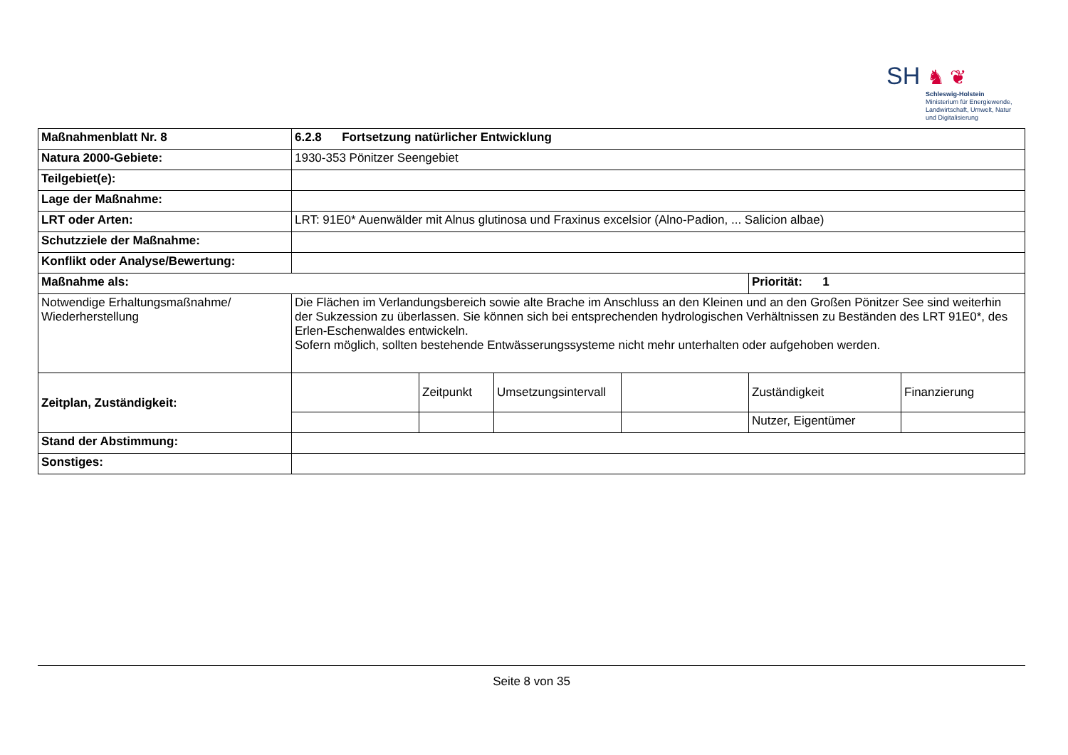SH ♞ ❦
Schleswig-Holstein
Ministerium für Energiewende,
Landwirtschaft, Umwelt, Natur
und Digitalisierung
| Maßnahmenblatt Nr. 8 | 6.2.8 Fortsetzung natürlicher Entwicklung | | | | | |
| Natura 2000-Gebiete: | 1930-353 Pönitzer Seengebiet | | | | | |
| Teilgebiet(e): | | | | | | |
| Lage der Maßnahme: | | | | | | |
| LRT oder Arten: | LRT: 91E0* Auenwälder mit Alnus glutinosa und Fraxinus excelsior (Alno-Padion, ... Salicion albae) | | | | | |
| Schutzziele der Maßnahme: | | | | | | |
| Konflikt oder Analyse/Bewertung: | | | | | | |
| Maßnahme als: | | | | | Priorität: 1 | |
| Notwendige Erhaltungsmaßnahme/ Wiederherstellung | Die Flächen im Verlandungsbereich sowie alte Brache im Anschluss an den Kleinen und an den Großen Pönitzer See sind weiterhin der Sukzession zu überlassen. Sie können sich bei entsprechenden hydrologischen Verhältnissen zu Beständen des LRT 91E0*, des Erlen-Eschenwaldes entwickeln. Sofern möglich, sollten bestehende Entwässerungssysteme nicht mehr unterhalten oder aufgehoben werden. | | | | | |
| Zeitplan, Zuständigkeit: | | Zeitpunkt | Umsetzungsintervall | | Zuständigkeit | Finanzierung |
| | | | | | Nutzer, Eigentümer | |
| Stand der Abstimmung: | | | | | | |
| Sonstiges: | | | | | | |
Seite 8 von 35